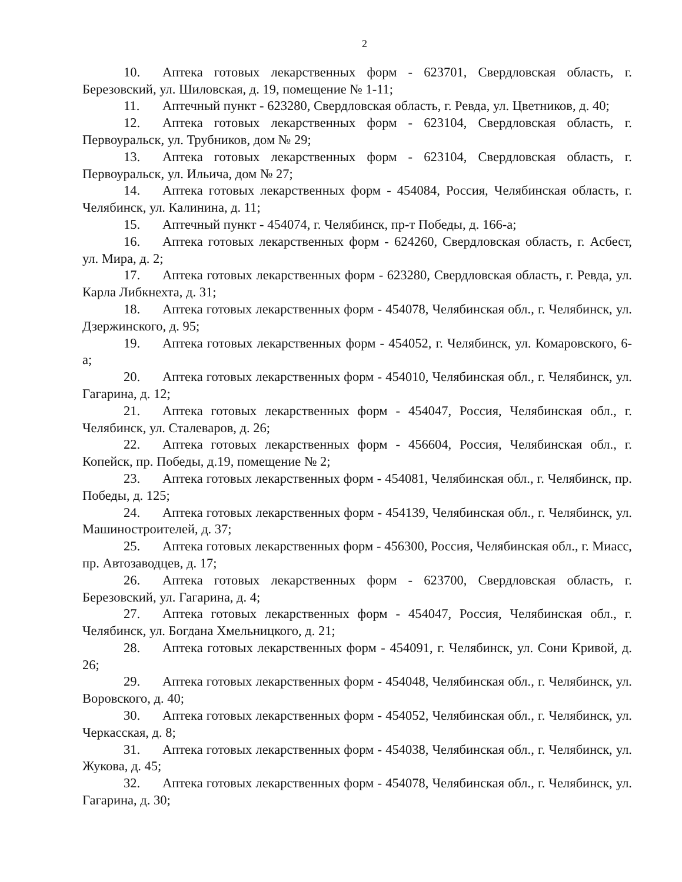2
10. Аптека готовых лекарственных форм - 623701, Свердловская область, г. Березовский, ул. Шиловская, д. 19, помещение № 1-11;
11. Аптечный пункт - 623280, Свердловская область, г. Ревда, ул. Цветников, д. 40;
12. Аптека готовых лекарственных форм - 623104, Свердловская область, г. Первоуральск, ул. Трубников, дом № 29;
13. Аптека готовых лекарственных форм - 623104, Свердловская область, г. Первоуральск, ул. Ильича, дом № 27;
14. Аптека готовых лекарственных форм - 454084, Россия, Челябинская область, г. Челябинск, ул. Калинина, д. 11;
15. Аптечный пункт - 454074, г. Челябинск, пр-т Победы, д. 166-а;
16. Аптека готовых лекарственных форм - 624260, Свердловская область, г. Асбест, ул. Мира, д. 2;
17. Аптека готовых лекарственных форм - 623280, Свердловская область, г. Ревда, ул. Карла Либкнехта, д. 31;
18. Аптека готовых лекарственных форм - 454078, Челябинская обл., г. Челябинск, ул. Дзержинского, д. 95;
19. Аптека готовых лекарственных форм - 454052, г. Челябинск, ул. Комаровского, 6-а;
20. Аптека готовых лекарственных форм - 454010, Челябинская обл., г. Челябинск, ул. Гагарина, д. 12;
21. Аптека готовых лекарственных форм - 454047, Россия, Челябинская обл., г. Челябинск, ул. Сталеваров, д. 26;
22. Аптека готовых лекарственных форм - 456604, Россия, Челябинская обл., г. Копейск, пр. Победы, д.19, помещение № 2;
23. Аптека готовых лекарственных форм - 454081, Челябинская обл., г. Челябинск, пр. Победы, д. 125;
24. Аптека готовых лекарственных форм - 454139, Челябинская обл., г. Челябинск, ул. Машиностроителей, д. 37;
25. Аптека готовых лекарственных форм - 456300, Россия, Челябинская обл., г. Миасс, пр. Автозаводцев, д. 17;
26. Аптека готовых лекарственных форм - 623700, Свердловская область, г. Березовский, ул. Гагарина, д. 4;
27. Аптека готовых лекарственных форм - 454047, Россия, Челябинская обл., г. Челябинск, ул. Богдана Хмельницкого, д. 21;
28. Аптека готовых лекарственных форм - 454091, г. Челябинск, ул. Сони Кривой, д. 26;
29. Аптека готовых лекарственных форм - 454048, Челябинская обл., г. Челябинск, ул. Воровского, д. 40;
30. Аптека готовых лекарственных форм - 454052, Челябинская обл., г. Челябинск, ул. Черкасская, д. 8;
31. Аптека готовых лекарственных форм - 454038, Челябинская обл., г. Челябинск, ул. Жукова, д. 45;
32. Аптека готовых лекарственных форм - 454078, Челябинская обл., г. Челябинск, ул. Гагарина, д. 30;